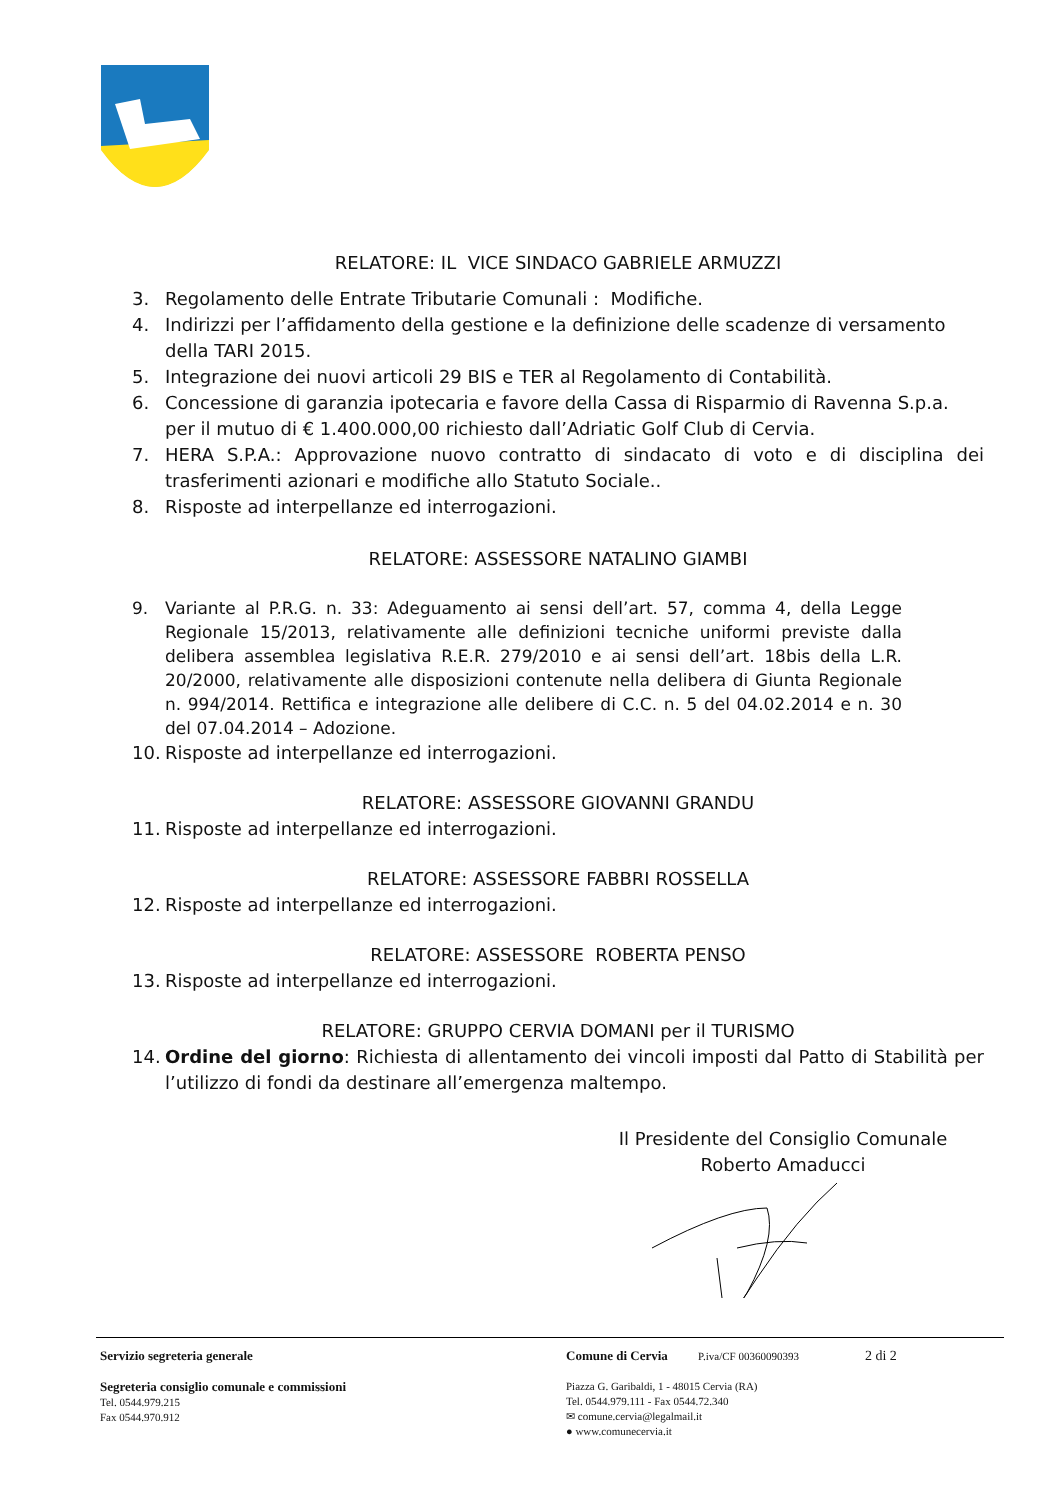RELATORE: IL VICE SINDACO GABRIELE ARMUZZI
3. Regolamento delle Entrate Tributarie Comunali : Modifiche.
4. Indirizzi per l’affidamento della gestione e la definizione delle scadenze di versamento della TARI 2015.
5. Integrazione dei nuovi articoli 29 BIS e TER al Regolamento di Contabilità.
6. Concessione di garanzia ipotecaria e favore della Cassa di Risparmio di Ravenna S.p.a. per il mutuo di € 1.400.000,00 richiesto dall’Adriatic Golf Club di Cervia.
7. HERA S.P.A.: Approvazione nuovo contratto di sindacato di voto e di disciplina dei trasferimenti azionari e modifiche allo Statuto Sociale..
8. Risposte ad interpellanze ed interrogazioni.
RELATORE: ASSESSORE NATALINO GIAMBI
9. Variante al P.R.G. n. 33: Adeguamento ai sensi dell’art. 57, comma 4, della Legge Regionale 15/2013, relativamente alle definizioni tecniche uniformi previste dalla delibera assemblea legislativa R.E.R. 279/2010 e ai sensi dell’art. 18bis della L.R. 20/2000, relativamente alle disposizioni contenute nella delibera di Giunta Regionale n. 994/2014. Rettifica e integrazione alle delibere di C.C. n. 5 del 04.02.2014 e n. 30 del 07.04.2014 – Adozione.
10. Risposte ad interpellanze ed interrogazioni.
RELATORE: ASSESSORE GIOVANNI GRANDU
11. Risposte ad interpellanze ed interrogazioni.
RELATORE: ASSESSORE FABBRI ROSSELLA
12. Risposte ad interpellanze ed interrogazioni.
RELATORE: ASSESSORE ROBERTA PENSO
13. Risposte ad interpellanze ed interrogazioni.
RELATORE: GRUPPO CERVIA DOMANI per il TURISMO
14. Ordine del giorno: Richiesta di allentamento dei vincoli imposti dal Patto di Stabilità per l’utilizzo di fondi da destinare all’emergenza maltempo.
Il Presidente del Consiglio Comunale
Roberto Amaducci
Servizio segreteria generale
Segreteria consiglio comunale e commissioni
Tel. 0544.979.215
Fax 0544.970.912
Comune di Cervia P.iva/CF 00360090393 2 di 2
Piazza G. Garibaldi, 1 - 48015 Cervia (RA)
Tel. 0544.979.111 - Fax 0544.72.340
✉ comune.cervia@legalmail.it
● www.comunecervia.it